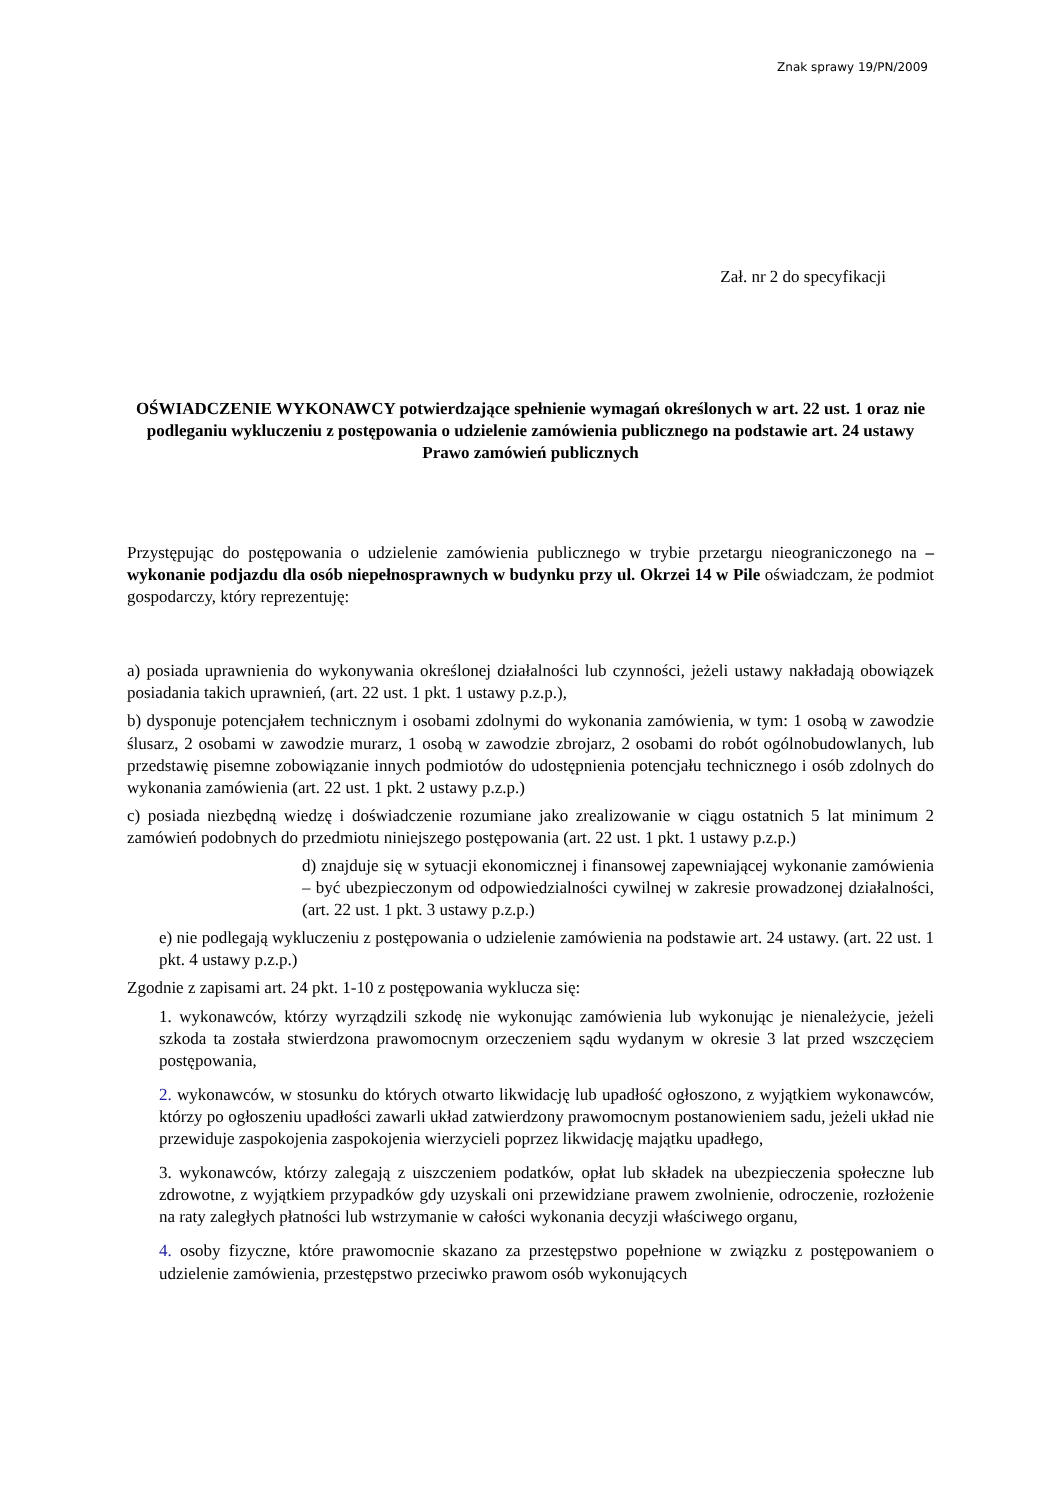Znak sprawy 19/PN/2009
Zał. nr 2 do specyfikacji
OŚWIADCZENIE WYKONAWCY potwierdzające spełnienie wymagań określonych w art. 22 ust. 1 oraz nie podleganiu wykluczeniu z postępowania o udzielenie zamówienia publicznego na podstawie art. 24 ustawy Prawo zamówień publicznych
Przystępując do postępowania o udzielenie zamówienia publicznego w trybie przetargu nieograniczonego na – wykonanie podjazdu dla osób niepełnosprawnych w budynku przy ul. Okrzei 14 w Pile oświadczam, że podmiot gospodarczy, który reprezentuję:
a) posiada uprawnienia do wykonywania określonej działalności lub czynności, jeżeli ustawy nakładają obowiązek posiadania takich uprawnień, (art. 22 ust. 1 pkt. 1 ustawy p.z.p.),
b) dysponuje potencjałem technicznym i osobami zdolnymi do wykonania zamówienia, w tym: 1 osobą w zawodzie ślusarz, 2 osobami w zawodzie murarz, 1 osobą w zawodzie zbrojarz, 2 osobami do robót ogólnobudowlanych, lub przedstawię pisemne zobowiązanie innych podmiotów do udostępnienia potencjału technicznego i osób zdolnych do wykonania zamówienia (art. 22 ust. 1 pkt. 2 ustawy p.z.p.)
c) posiada niezbędną wiedzę i doświadczenie rozumiane jako zrealizowanie w ciągu ostatnich 5 lat minimum 2 zamówień podobnych do przedmiotu niniejszego postępowania (art. 22 ust. 1 pkt. 1 ustawy p.z.p.)
d) znajduje się w sytuacji ekonomicznej i finansowej zapewniającej wykonanie zamówienia – być ubezpieczonym od odpowiedzialności cywilnej w zakresie prowadzonej działalności, (art. 22 ust. 1 pkt. 3 ustawy p.z.p.)
e) nie podlegają wykluczeniu z postępowania o udzielenie zamówienia na podstawie art. 24 ustawy. (art. 22 ust. 1 pkt. 4 ustawy p.z.p.)
Zgodnie z zapisami art. 24 pkt. 1-10 z postępowania wyklucza się:
1. wykonawców, którzy wyrządzili szkodę nie wykonując zamówienia lub wykonując je nienależycie, jeżeli szkoda ta została stwierdzona prawomocnym orzeczeniem sądu wydanym w okresie 3 lat przed wszczęciem postępowania,
2. wykonawców, w stosunku do których otwarto likwidację lub upadłość ogłoszono, z wyjątkiem wykonawców, którzy po ogłoszeniu upadłości zawarli układ zatwierdzony prawomocnym postanowieniem sadu, jeżeli układ nie przewiduje zaspokojenia zaspokojenia wierzycieli poprzez likwidację majątku upadłego,
3. wykonawców, którzy zalegają z uiszczeniem podatków, opłat lub składek na ubezpieczenia społeczne lub zdrowotne, z wyjątkiem przypadków gdy uzyskali oni przewidziane prawem zwolnienie, odroczenie, rozłożenie na raty zaległych płatności lub wstrzymanie w całości wykonania decyzji właściwego organu,
4. osoby fizyczne, które prawomocnie skazano za przestępstwo popełnione w związku z postępowaniem o udzielenie zamówienia, przestępstwo przeciwko prawom osób wykonujących